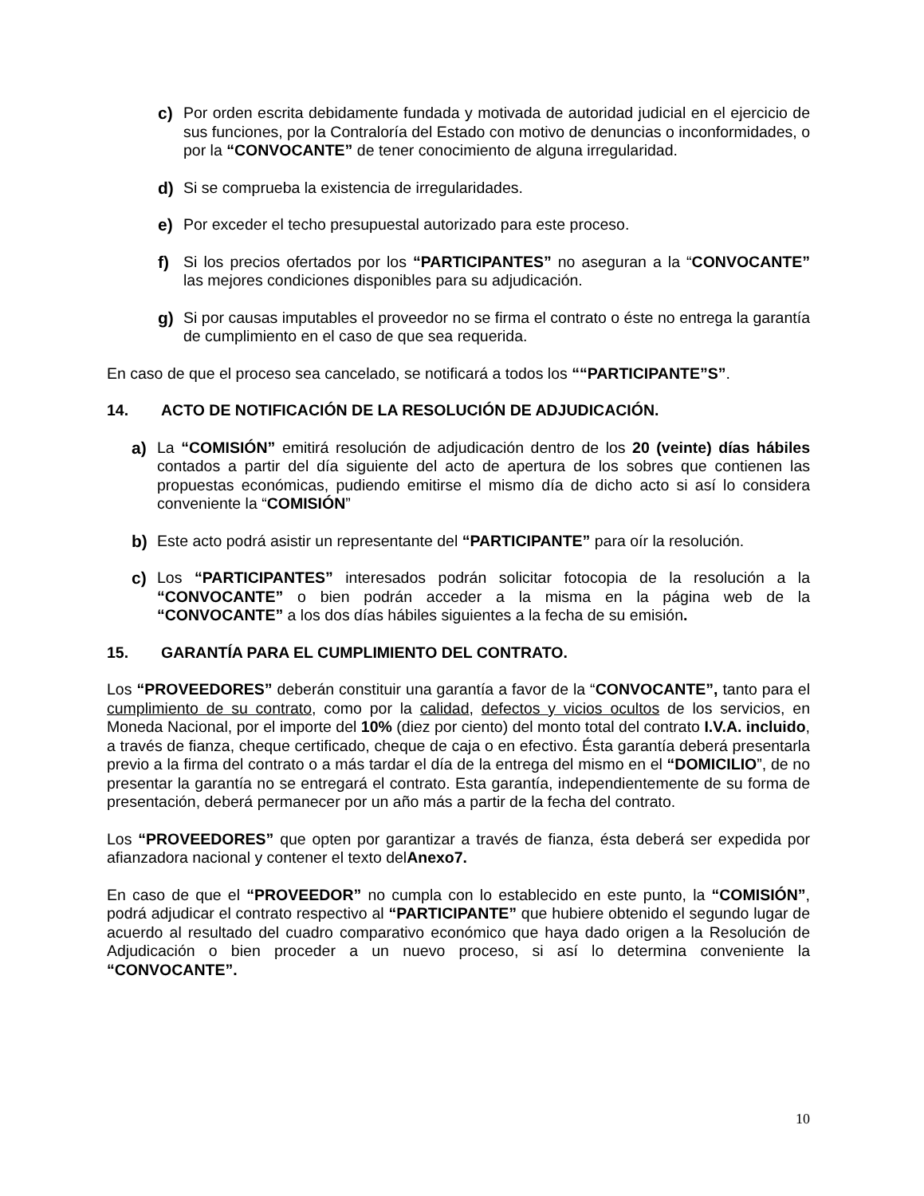c) Por orden escrita debidamente fundada y motivada de autoridad judicial en el ejercicio de sus funciones, por la Contraloría del Estado con motivo de denuncias o inconformidades, o por la “CONVOCANTE” de tener conocimiento de alguna irregularidad.
d) Si se comprueba la existencia de irregularidades.
e) Por exceder el techo presupuestal autorizado para este proceso.
f) Si los precios ofertados por los “PARTICIPANTES” no aseguran a la “CONVOCANTE” las mejores condiciones disponibles para su adjudicación.
g) Si por causas imputables el proveedor no se firma el contrato o éste no entrega la garantía de cumplimiento en el caso de que sea requerida.
En caso de que el proceso sea cancelado, se notificará a todos los ““PARTICIPANTE”S”.
14. ACTO DE NOTIFICACIÓN DE LA RESOLUCIÓN DE ADJUDICACIÓN.
a) La “COMISIÓN” emitirá resolución de adjudicación dentro de los 20 (veinte) días hábiles contados a partir del día siguiente del acto de apertura de los sobres que contienen las propuestas económicas, pudiendo emitirse el mismo día de dicho acto si así lo considera conveniente la “COMISIÓN”
b) Este acto podrá asistir un representante del “PARTICIPANTE” para oír la resolución.
c) Los “PARTICIPANTES” interesados podrán solicitar fotocopia de la resolución a la “CONVOCANTE” o bien podrán acceder a la misma en la página web de la “CONVOCANTE” a los dos días hábiles siguientes a la fecha de su emisión.
15. GARANTÍA PARA EL CUMPLIMIENTO DEL CONTRATO.
Los “PROVEEDORES” deberán constituir una garantía a favor de la “CONVOCANTE”, tanto para el cumplimiento de su contrato, como por la calidad, defectos y vicios ocultos de los servicios, en Moneda Nacional, por el importe del 10% (diez por ciento) del monto total del contrato I.V.A. incluido, a través de fianza, cheque certificado, cheque de caja o en efectivo. Ésta garantía deberá presentarla previo a la firma del contrato o a más tardar el día de la entrega del mismo en el “DOMICILIO”, de no presentar la garantía no se entregará el contrato. Esta garantía, independientemente de su forma de presentación, deberá permanecer por un año más a partir de la fecha del contrato.
Los “PROVEEDORES” que opten por garantizar a través de fianza, ésta deberá ser expedida por afianzadora nacional y contener el texto delAnexo7.
En caso de que el “PROVEEDOR” no cumpla con lo establecido en este punto, la “COMISIÓN”, podrá adjudicar el contrato respectivo al “PARTICIPANTE” que hubiere obtenido el segundo lugar de acuerdo al resultado del cuadro comparativo económico que haya dado origen a la Resolución de Adjudicación o bien proceder a un nuevo proceso, si así lo determina conveniente la “CONVOCANTE”.
10